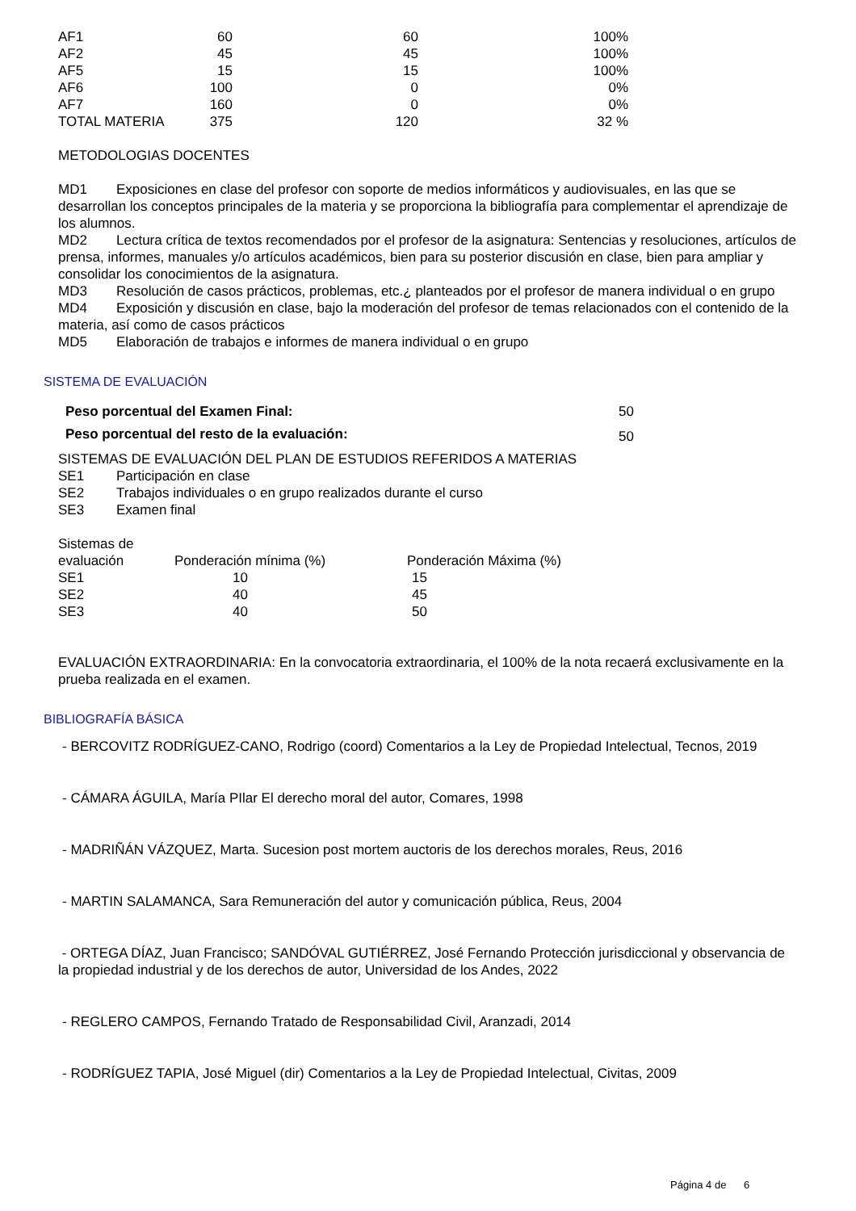| AF1 | 60 | 60 | 100% |
| AF2 | 45 | 45 | 100% |
| AF5 | 15 | 15 | 100% |
| AF6 | 100 | 0 | 0% |
| AF7 | 160 | 0 | 0% |
| TOTAL MATERIA | 375 | 120 | 32 % |
METODOLOGIAS DOCENTES
MD1 Exposiciones en clase del profesor con soporte de medios informáticos y audiovisuales, en las que se desarrollan los conceptos principales de la materia y se proporciona la bibliografía para complementar el aprendizaje de los alumnos.
MD2 Lectura crítica de textos recomendados por el profesor de la asignatura: Sentencias y resoluciones, artículos de prensa, informes, manuales y/o artículos académicos, bien para su posterior discusión en clase, bien para ampliar y consolidar los conocimientos de la asignatura.
MD3 Resolución de casos prácticos, problemas, etc.¿ planteados por el profesor de manera individual o en grupo
MD4 Exposición y discusión en clase, bajo la moderación del profesor de temas relacionados con el contenido de la materia, así como de casos prácticos
MD5 Elaboración de trabajos e informes de manera individual o en grupo
SISTEMA DE EVALUACIÓN
| Peso porcentual del Examen Final: | 50 |
| Peso porcentual del resto de la evaluación: | 50 |
SISTEMAS DE EVALUACIÓN DEL PLAN DE ESTUDIOS REFERIDOS A MATERIAS
SE1 Participación en clase
SE2 Trabajos individuales o en grupo realizados durante el curso
SE3 Examen final
| Sistemas de evaluación | Ponderación mínima (%) | Ponderación Máxima (%) |
| SE1 | 10 | 15 |
| SE2 | 40 | 45 |
| SE3 | 40 | 50 |
EVALUACIÓN EXTRAORDINARIA: En la convocatoria extraordinaria, el 100% de la nota recaerá exclusivamente en la prueba realizada en el examen.
BIBLIOGRAFÍA BÁSICA
- BERCOVITZ RODRÍGUEZ-CANO, Rodrigo (coord) Comentarios a la Ley de Propiedad Intelectual, Tecnos, 2019
- CÁMARA ÁGUILA, María PIlar El derecho moral del autor, Comares, 1998
- MADRIÑÁN VÁZQUEZ, Marta. Sucesion post mortem auctoris de los derechos morales, Reus, 2016
- MARTIN SALAMANCA, Sara Remuneración del autor y comunicación pública, Reus, 2004
- ORTEGA DÍAZ, Juan Francisco; SANDÓVAL GUTIÉRREZ, José Fernando Protección jurisdiccional y observancia de la propiedad industrial y de los derechos de autor, Universidad de los Andes, 2022
- REGLERO CAMPOS, Fernando Tratado de Responsabilidad Civil, Aranzadi, 2014
- RODRÍGUEZ TAPIA, José Miguel (dir) Comentarios a la Ley de Propiedad Intelectual, Civitas, 2009
Página 4 de 6